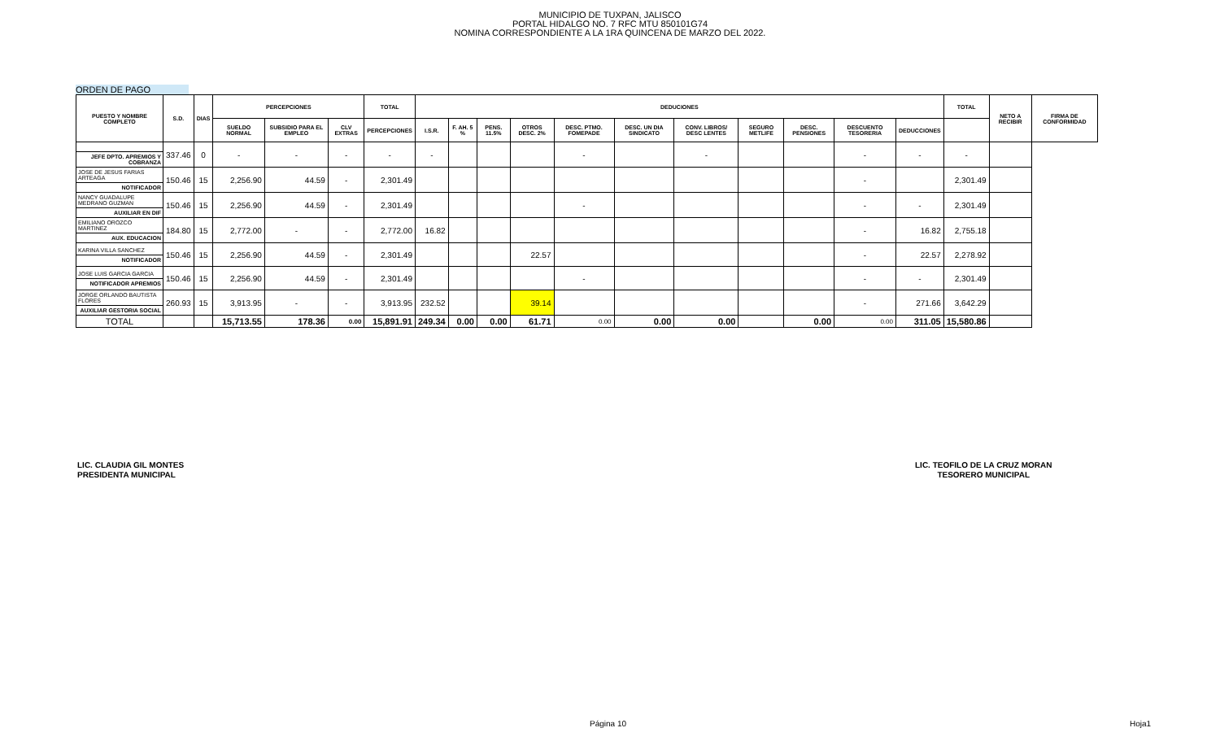MUNICIPIO DE TUXPAN, JALISCO
PORTAL HIDALGO NO. 7 RFC MTU 850101G74
NOMINA CORRESPONDIENTE A LA 1RA QUINCENA DE MARZO DEL 2022.
ORDEN DE PAGO
| PUESTO Y NOMBRE COMPLETO | S.D. | DIAS | PERCEPCIONES | | | TOTAL | DEDUCIONES | | | | | | | | | | | TOTAL | NETO A RECIBIR | FIRMA DE CONFORMIDAD |
| --- | --- | --- | --- | --- | --- | --- | --- | --- | --- | --- | --- | --- | --- | --- | --- | --- | --- | --- | --- | --- |
| | | | SUELDO NORMAL | SUBSIDIO PARA EL EMPLEO | CLV EXTRAS | PERCEPCIONES | I.S.R. | F. AH. 5 % | PENS. 11.5% | OTROS DESC. 2% | DESC. PTMO. FOMEPADE | DESC. UN DIA SINDICATO | CONV. LIBROS/ DESC LENTES | SEGURO METLIFE | DESC. PENSIONES | DESCUENTO TESORERIA | DEDUCCIONES | | | |
| JEFE DPTO. APREMIOS Y COBRANZA | 337.46 | 0 | - | - | - | - | - | | | | - | | - | | | - | - | - | | |
| JOSE DE JESUS FARIAS ARTEAGA NOTIFICADOR | 150.46 | 15 | 2,256.90 | 44.59 | - | 2,301.49 | | | | | | | | | | - | | 2,301.49 | | |
| NANCY GUADALUPE MEDRANO GUZMAN AUXILIAR EN DIF | 150.46 | 15 | 2,256.90 | 44.59 | - | 2,301.49 | | | | | - | | | | | - | - | 2,301.49 | | |
| EMILIANO OROZCO MARTINEZ AUX. EDUCACION | 184.80 | 15 | 2,772.00 | - | - | 2,772.00 | 16.82 | | | | | | | | | - | 16.82 | 2,755.18 | | |
| KARINA VILLA SANCHEZ NOTIFICADOR | 150.46 | 15 | 2,256.90 | 44.59 | - | 2,301.49 | | | | 22.57 | | | | | | - | 22.57 | 2,278.92 | | |
| JOSE LUIS GARCIA GARCIA NOTIFICADOR APREMIOS | 150.46 | 15 | 2,256.90 | 44.59 | - | 2,301.49 | | | | | - | | | | | - | - | 2,301.49 | | |
| JORGE ORLANDO BAUTISTA FLORES AUXILIAR GESTORIA SOCIAL | 260.93 | 15 | 3,913.95 | - | - | 3,913.95 | 232.52 | | | 39.14 | | | | | | - | 271.66 | 3,642.29 | | |
| TOTAL | | | 15,713.55 | 178.36 | 0.00 | 15,891.91 | 249.34 | 0.00 | 0.00 | 61.71 | 0.00 | 0.00 | 0.00 | | 0.00 | 0.00 | 311.05 | 15,580.86 | | |
LIC. CLAUDIA GIL MONTES
PRESIDENTA MUNICIPAL
LIC. TEOFILO DE LA CRUZ MORAN
TESORERO MUNICIPAL
Página 10 Hoja1